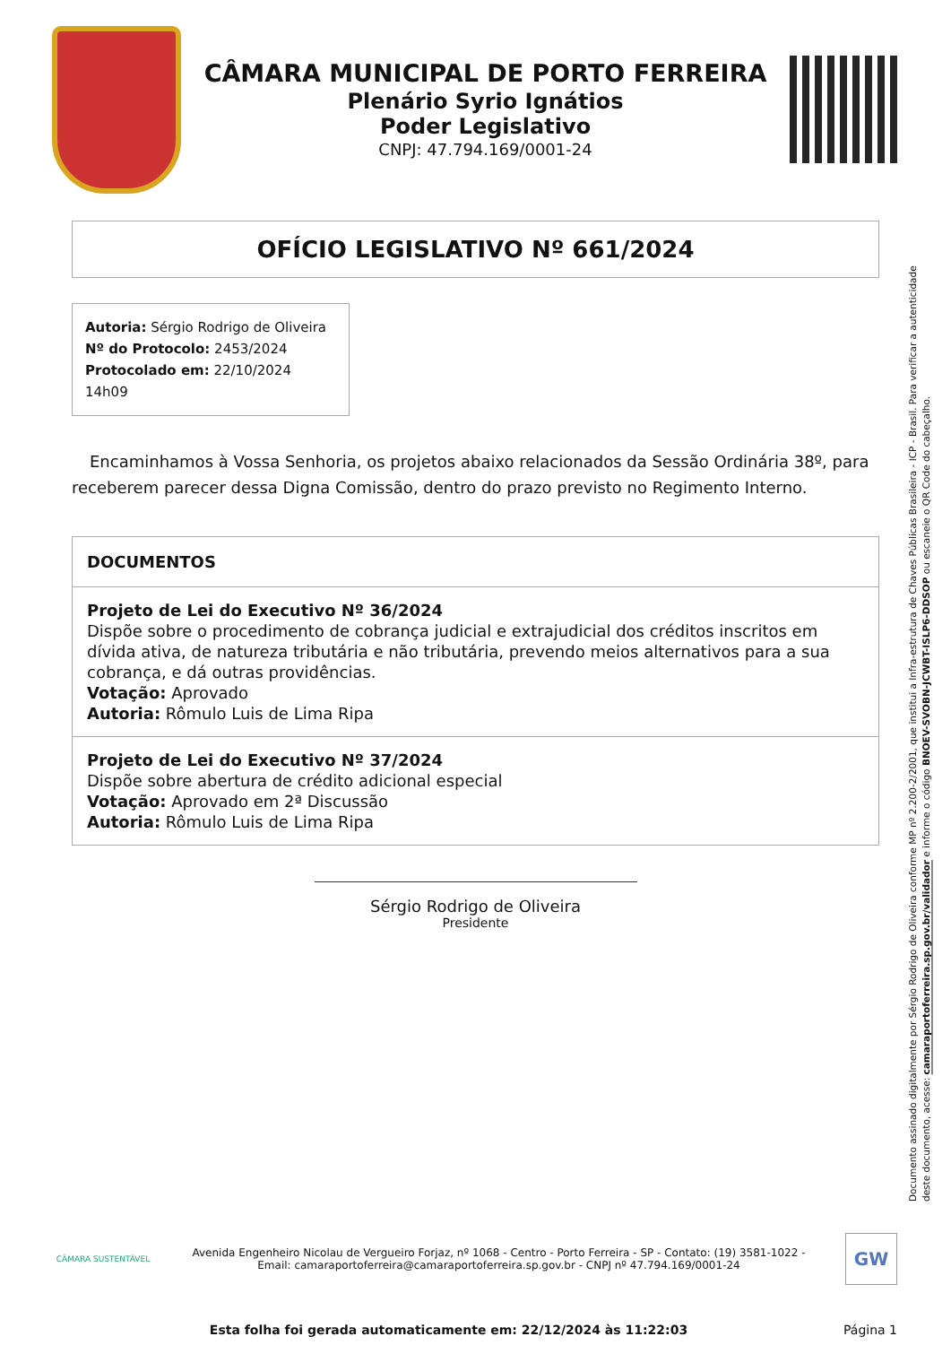CÂMARA MUNICIPAL DE PORTO FERREIRA
Plenário Syrio Ignátios
Poder Legislativo
CNPJ: 47.794.169/0001-24
OFÍCIO LEGISLATIVO Nº 661/2024
Autoria: Sérgio Rodrigo de Oliveira
Nº do Protocolo: 2453/2024
Protocolado em: 22/10/2024 14h09
Encaminhamos à Vossa Senhoria, os projetos abaixo relacionados da Sessão Ordinária 38º, para receberem parecer dessa Digna Comissão, dentro do prazo previsto no Regimento Interno.
DOCUMENTOS
Projeto de Lei do Executivo Nº 36/2024
Dispõe sobre o procedimento de cobrança judicial e extrajudicial dos créditos inscritos em dívida ativa, de natureza tributária e não tributária, prevendo meios alternativos para a sua cobrança, e dá outras providências.
Votação: Aprovado
Autoria: Rômulo Luis de Lima Ripa
Projeto de Lei do Executivo Nº 37/2024
Dispõe sobre abertura de crédito adicional especial
Votação: Aprovado em 2ª Discussão
Autoria: Rômulo Luis de Lima Ripa
Sérgio Rodrigo de Oliveira
Presidente
Documento assinado digitalmente por Sérgio Rodrigo de Oliveira conforme MP nº 2.200-2/2001, que institui a Infra-estrutura de Chaves Públicas Brasileira - ICP - Brasil. Para verificar a autenticidade deste documento, acesse: camaraportoferreira.sp.gov.br/validador e informe o código BNOEV-SVOBN-JCWBT-ISLP6-DDSOP ou escaneie o QR Code do cabeçalho.
CÂMARA SUSTENTÁVEL
Avenida Engenheiro Nicolau de Vergueiro Forjaz, nº 1068 - Centro - Porto Ferreira - SP - Contato: (19) 3581-1022 -
Email: camaraportoferreira@camaraportoferreira.sp.gov.br - CNPJ nº 47.794.169/0001-24
GW
Esta folha foi gerada automaticamente em: 22/12/2024 às 11:22:03 Página 1